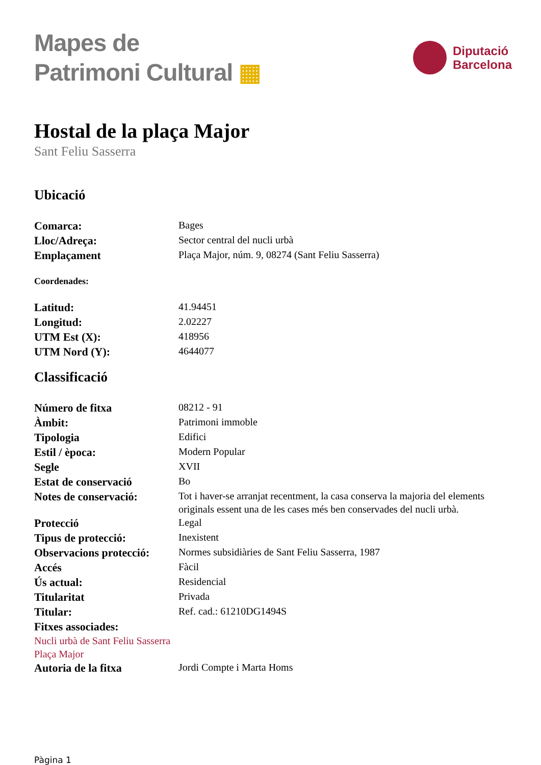Mapes de
Patrimoni Cultural ▦
Diputació
Barcelona
Hostal de la plaça Major
Sant Feliu Sasserra
Ubicació
| Comarca: | Bages |
| Lloc/Adreça: | Sector central del nucli urbà |
| Emplaçament | Plaça Major, núm. 9, 08274 (Sant Feliu Sasserra) |
Coordenades:
| Latitud: | 41.94451 |
| Longitud: | 2.02227 |
| UTM Est (X): | 418956 |
| UTM Nord (Y): | 4644077 |
Classificació
| Número de fitxa | 08212 - 91 |
| Àmbit: | Patrimoni immoble |
| Tipologia | Edifici |
| Estil / època: | Modern Popular |
| Segle | XVII |
| Estat de conservació | Bo |
| Notes de conservació: | Tot i haver-se arranjat recentment, la casa conserva la majoria del elements originals essent una de les cases més ben conservades del nucli urbà. |
| Protecció | Legal |
| Tipus de protecció: | Inexistent |
| Observacions protecció: | Normes subsidiàries de Sant Feliu Sasserra, 1987 |
| Accés | Fàcil |
| Ús actual: | Residencial |
| Titularitat | Privada |
| Titular: | Ref. cad.: 61210DG1494S |
| Fitxes associades: | |
| Nucli urbà de Sant Feliu Sasserra | |
| Plaça Major | |
| Autoria de la fitxa | Jordi Compte i Marta Homs |
Pàgina 1